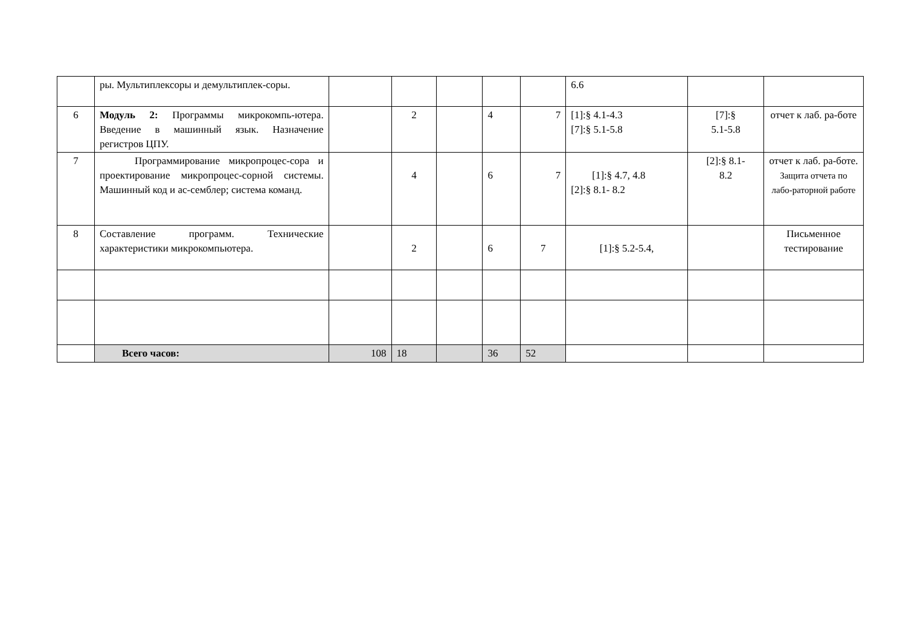| | ры. Мультиплексоры и демультиплек-соры. | | | | | | 6.6 | | |
| 6 | Модуль 2: Программы микрокомпь-ютера. Введение в машинный язык. Назначение регистров ЦПУ. | | 2 | | 4 | 7 | [1]:§ 4.1-4.3 [7]:§ 5.1-5.8 | [7]:§ 5.1-5.8 | отчет к лаб. ра-боте |
| 7 | Программирование микропроцес-сора и проектирование микропроцес-сорной системы. Машинный код и ас-семблер; система команд. | | 4 | | 6 | 7 | [1]:§ 4.7, 4.8 [2]:§ 8.1- 8.2 | [2]:§ 8.1- 8.2 | отчет к лаб. ра-боте. Защита отчета по лабо-раторной работе |
| 8 | Составление программ. Технические характеристики микрокомпьютера. | | 2 | | 6 | 7 | [1]:§ 5.2-5.4, | | Письменное тестирование |
| | Всего часов: | 108 | 18 | | 36 | 52 | | | |